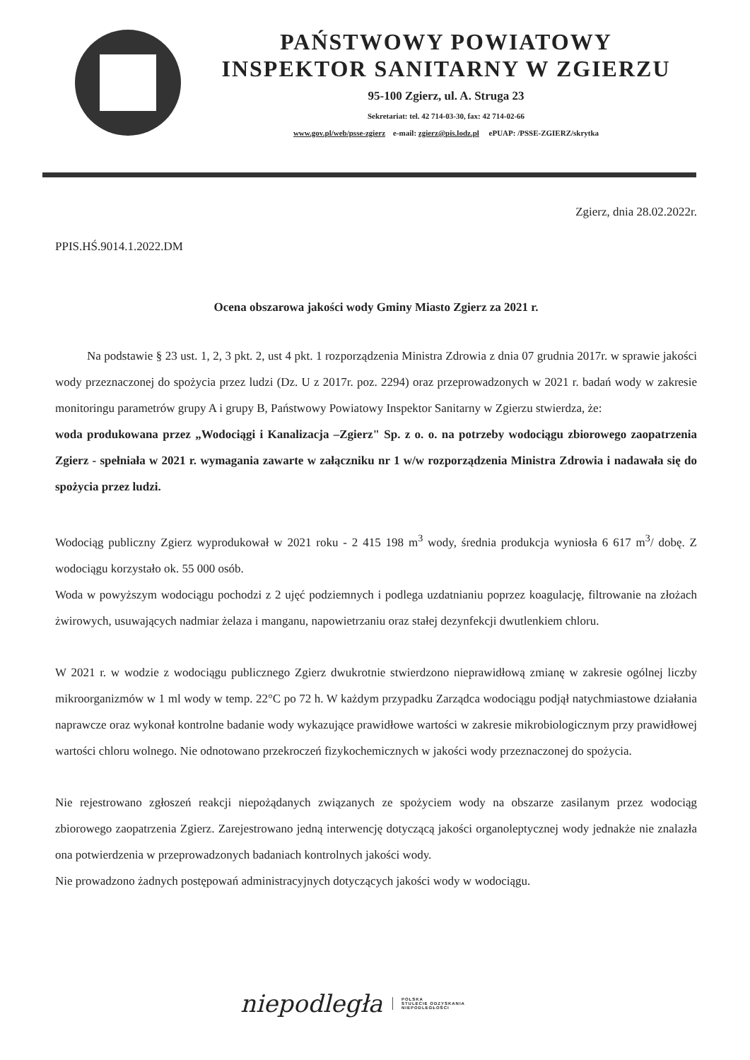PAŃSTWOWY POWIATOWY
INSPEKTOR SANITARNY W ZGIERZU
95-100 Zgierz, ul. A. Struga 23
Sekretariat: tel. 42 714-03-30, fax: 42 714-02-66
www.gov.pl/web/psse-zgierz e-mail: zgierz@pis.lodz.pl ePUAP: /PSSE-ZGIERZ/skrytka
Zgierz, dnia 28.02.2022r.
PPIS.HŚ.9014.1.2022.DM
Ocena obszarowa jakości wody Gminy Miasto Zgierz za 2021 r.
Na podstawie § 23 ust. 1, 2, 3 pkt. 2, ust 4 pkt. 1 rozporządzenia Ministra Zdrowia z dnia 07 grudnia 2017r. w sprawie jakości wody przeznaczonej do spożycia przez ludzi (Dz. U z 2017r. poz. 2294) oraz przeprowadzonych w 2021 r. badań wody w zakresie monitoringu parametrów grupy A i grupy B, Państwowy Powiatowy Inspektor Sanitarny w Zgierzu stwierdza, że:
woda produkowana przez „Wodociągi i Kanalizacja –Zgierz" Sp. z o. o. na potrzeby wodociągu zbiorowego zaopatrzenia Zgierz - spełniała w 2021 r. wymagania zawarte w załączniku nr 1 w/w rozporządzenia Ministra Zdrowia i nadawała się do spożycia przez ludzi.
Wodociąg publiczny Zgierz wyprodukował w 2021 roku - 2 415 198 m<sup>3</sup> wody, średnia produkcja wyniosła 6 617 m<sup>3</sup>/ dobę. Z wodociągu korzystało ok. 55 000 osób.
Woda w powyższym wodociągu pochodzi z 2 ujęć podziemnych i podlega uzdatnianiu poprzez koagulację, filtrowanie na złożach żwirowych, usuwających nadmiar żelaza i manganu, napowietrzaniu oraz stałej dezynfekcji dwutlenkiem chloru.
W 2021 r. w wodzie z wodociągu publicznego Zgierz dwukrotnie stwierdzono nieprawidłową zmianę w zakresie ogólnej liczby mikroorganizmów w 1 ml wody w temp. 22°C po 72 h. W każdym przypadku Zarządca wodociągu podjął natychmiastowe działania naprawcze oraz wykonał kontrolne badanie wody wykazujące prawidłowe wartości w zakresie mikrobiologicznym przy prawidłowej wartości chloru wolnego. Nie odnotowano przekroczeń fizykochemicznych w jakości wody przeznaczonej do spożycia.
Nie rejestrowano zgłoszeń reakcji niepożądanych związanych ze spożyciem wody na obszarze zasilanym przez wodociąg zbiorowego zaopatrzenia Zgierz. Zarejestrowano jedną interwencję dotyczącą jakości organoleptycznej wody jednakże nie znalazła ona potwierdzenia w przeprowadzonych badaniach kontrolnych jakości wody.
Nie prowadzono żadnych postępowań administracyjnych dotyczących jakości wody w wodociągu.
niepodległa POLSKA
STULECIE ODZYSKANIA
NIEPODLEGŁOŚCI